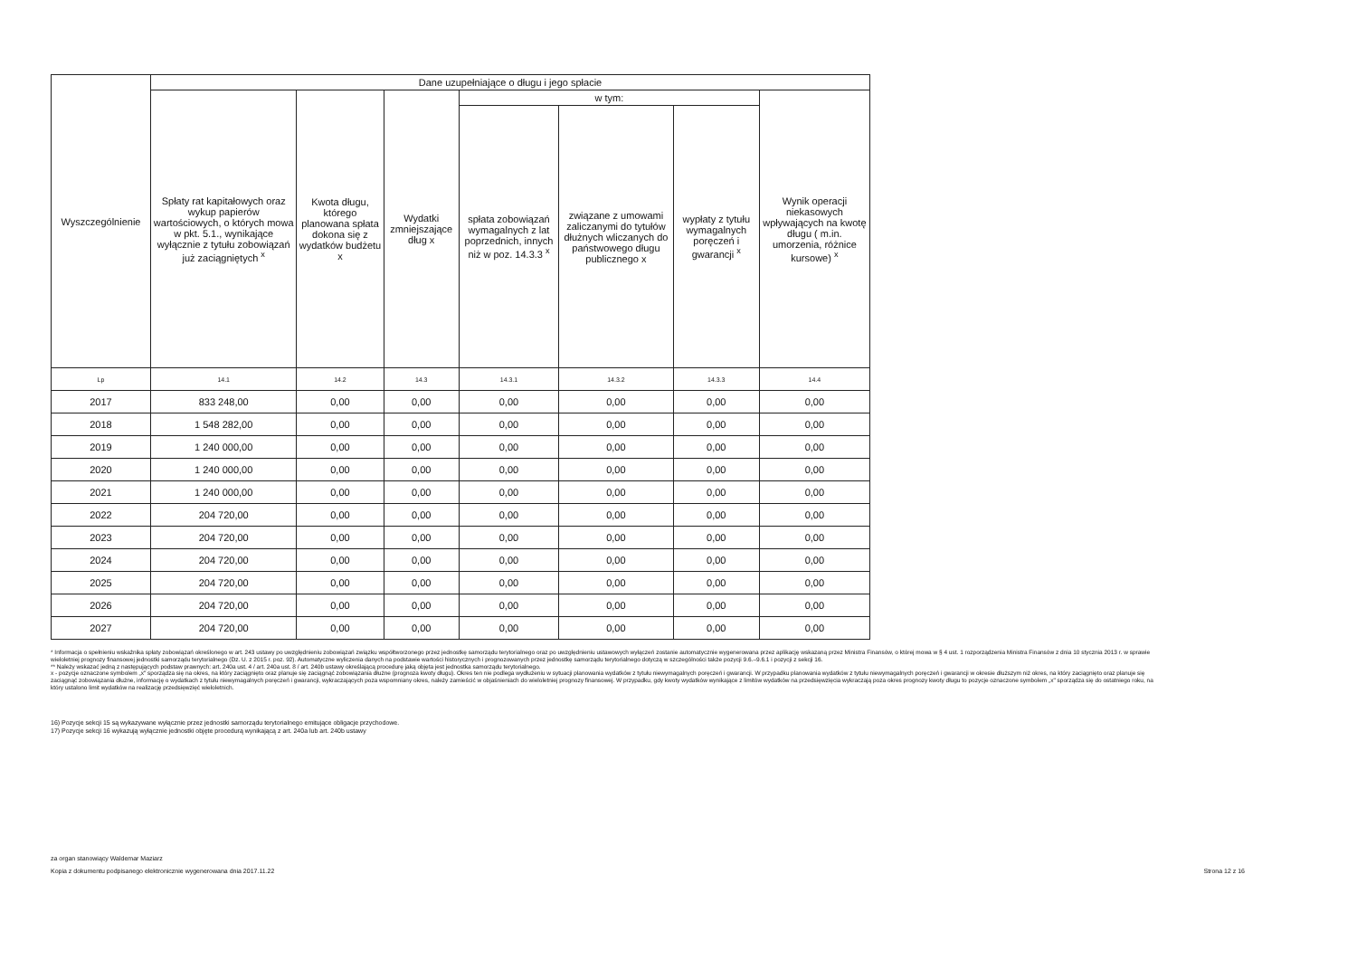| Wyszczególnienie | Dane uzupełniające o długu i jego spłacie | | | | | | |
| --- | --- | --- | --- | --- | --- | --- | --- |
| | Spłaty rat kapitałowych oraz wykup papierów wartościowych, o których mowa w pkt. 5.1., wynikające wyłącznie z tytułu zobowiązań już zaciągniętych <sup>x</sup> | Kwota długu, którego planowana spłata dokona się z wydatków budżetu x | Wydatki zmniejszające dług x | w tym: | | | Wynik operacji niekasowych wpływających na kwotę długu ( m.in. umorzenia, różnice kursowe) <sup>x</sup> |
| | | | | spłata zobowiązań wymagalnych z lat poprzednich, innych niż w poz. 14.3.3 <sup>x</sup> | związane z umowami zaliczanymi do tytułów dłużnych wliczanych do państwowego długu publicznego x | wypłaty z tytułu wymagalnych poręczeń i gwarancji <sup>x</sup> | |
| Lp | 14.1 | 14.2 | 14.3 | 14.3.1 | 14.3.2 | 14.3.3 | 14.4 |
| 2017 | 833 248,00 | 0,00 | 0,00 | 0,00 | 0,00 | 0,00 | 0,00 |
| 2018 | 1 548 282,00 | 0,00 | 0,00 | 0,00 | 0,00 | 0,00 | 0,00 |
| 2019 | 1 240 000,00 | 0,00 | 0,00 | 0,00 | 0,00 | 0,00 | 0,00 |
| 2020 | 1 240 000,00 | 0,00 | 0,00 | 0,00 | 0,00 | 0,00 | 0,00 |
| 2021 | 1 240 000,00 | 0,00 | 0,00 | 0,00 | 0,00 | 0,00 | 0,00 |
| 2022 | 204 720,00 | 0,00 | 0,00 | 0,00 | 0,00 | 0,00 | 0,00 |
| 2023 | 204 720,00 | 0,00 | 0,00 | 0,00 | 0,00 | 0,00 | 0,00 |
| 2024 | 204 720,00 | 0,00 | 0,00 | 0,00 | 0,00 | 0,00 | 0,00 |
| 2025 | 204 720,00 | 0,00 | 0,00 | 0,00 | 0,00 | 0,00 | 0,00 |
| 2026 | 204 720,00 | 0,00 | 0,00 | 0,00 | 0,00 | 0,00 | 0,00 |
| 2027 | 204 720,00 | 0,00 | 0,00 | 0,00 | 0,00 | 0,00 | 0,00 |
* Informacja o spełnieniu wskaźnika spłaty zobowiązań określonego w art. 243 ustawy po uwzględnieniu zobowiązań związku współtworzonego przez jednostkę samorządu terytorialnego oraz po uwzględnieniu ustawowych wyłączeń zostanie automatycznie wygenerowana przez aplikację wskazaną przez Ministra Finansów, o której mowa w § 4 ust. 1 rozporządzenia Ministra Finansów z dnia 10 stycznia 2013 r. w sprawie wieloletniej prognozy finansowej jednostki samorządu terytorialnego (Dz. U. z 2015 r. poz. 92). Automatyczne wyliczenia danych na podstawie wartości historycznych i prognozowanych przez jednostkę samorządu terytorialnego dotyczą w szczególności także pozycji 9.6.–9.6.1 i pozycji z sekcji 16.
** Należy wskazać jedną z następujących podstaw prawnych: art. 240a ust. 4 / art. 240a ust. 8 / art. 240b ustawy określającą procedurę jaką objęta jest jednostka samorządu terytorialnego.
x - pozycje oznaczone symbolem „x" sporządza się na okres, na który zaciągnięto oraz planuje się zaciągnąć zobowiązania dłużne (prognoza kwoty długu). Okres ten nie podlega wydłużeniu w sytuacji planowania wydatków z tytułu niewymagalnych poręczeń i gwarancji. W przypadku planowania wydatków z tytułu niewymagalnych poręczeń i gwarancji w okresie dłuższym niż okres, na który zaciągnięto oraz planuje się zaciągnąć zobowiązania dłużne, informację o wydatkach z tytułu niewymagalnych poręczeń i gwarancji, wykraczających poza wspomniany okres, należy zamieścić w objaśnieniach do wieloletniej prognozy finansowej. W przypadku, gdy kwoty wydatków wynikające z limitów wydatków na przedsięwzięcia wykraczają poza okres prognozy kwoty długu to pozycje oznaczone symbolem „x" sporządza się do ostatniego roku, na który ustalono limit wydatków na realizację przedsięwzięć wieloletnich.
16) Pozycje sekcji 15 są wykazywane wyłącznie przez jednostki samorządu terytorialnego emitujące obligacje przychodowe.
17) Pozycje sekcji 16 wykazują wyłącznie jednostki objęte procedurą wynikającą z art. 240a lub art. 240b ustawy
za organ stanowiący Waldemar Maziarz
Kopia z dokumentu podpisanego elektronicznie wygenerowana dnia 2017.11.22 Strona 12 z 16